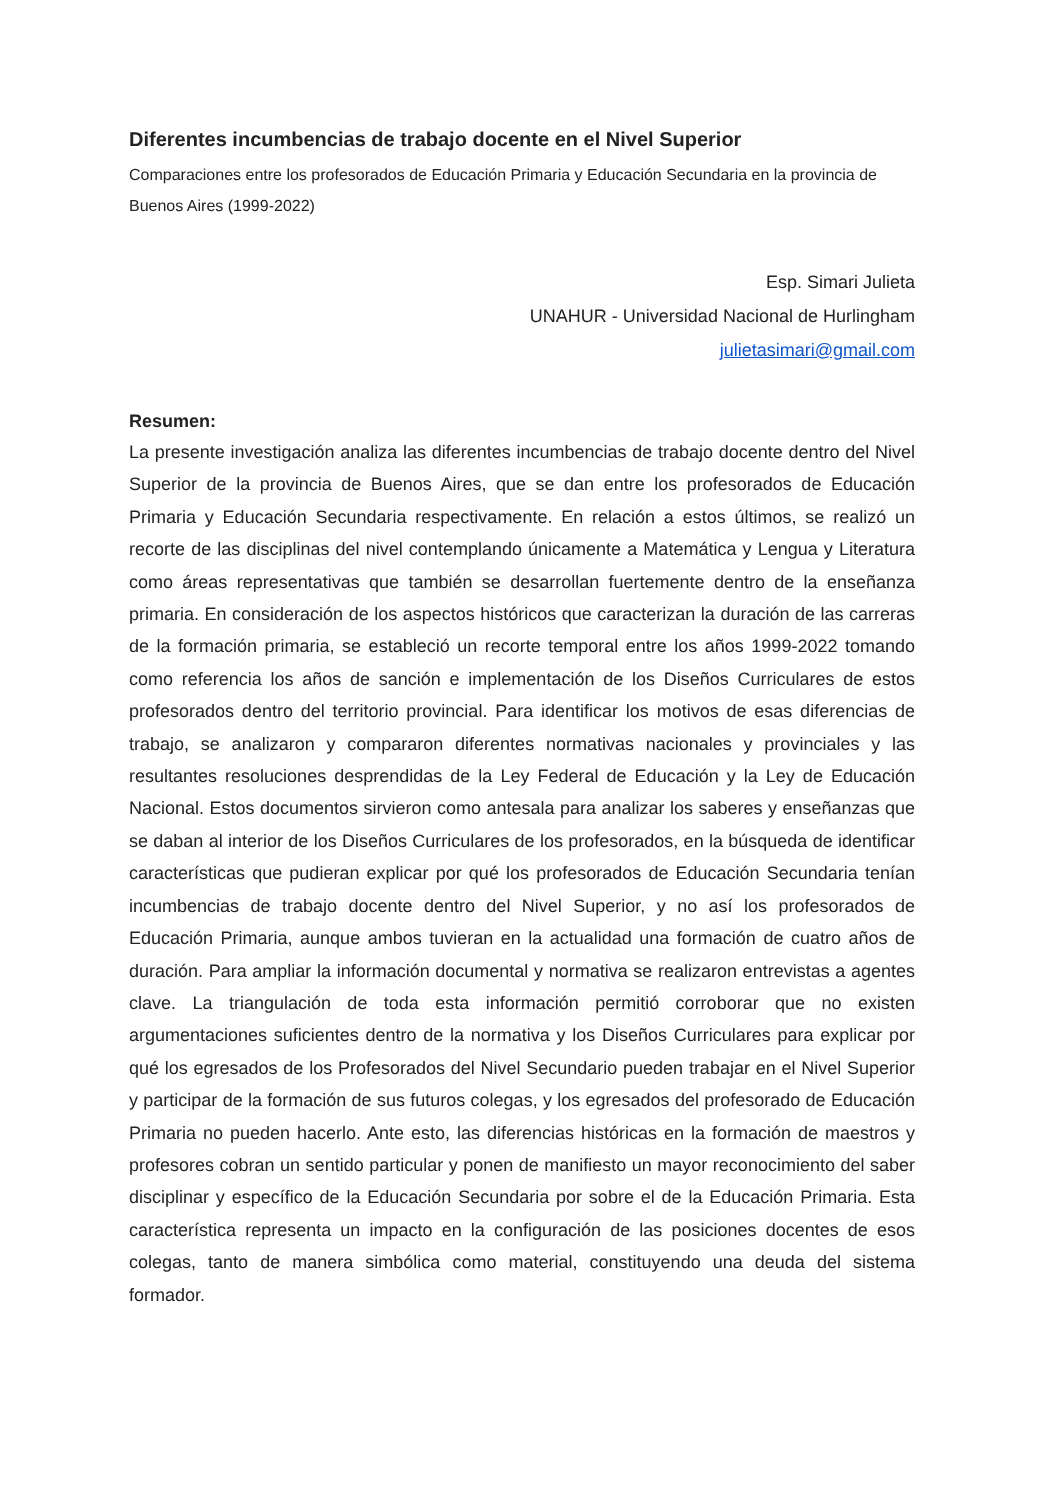Diferentes incumbencias de trabajo docente en el Nivel Superior
Comparaciones entre los profesorados de Educación Primaria y Educación Secundaria en la provincia de Buenos Aires (1999-2022)
Esp. Simari Julieta
UNAHUR - Universidad Nacional de Hurlingham
julietasimari@gmail.com
Resumen:
La presente investigación analiza las diferentes incumbencias de trabajo docente dentro del Nivel Superior de la provincia de Buenos Aires, que se dan entre los profesorados de Educación Primaria y Educación Secundaria respectivamente. En relación a estos últimos, se realizó un recorte de las disciplinas del nivel contemplando únicamente a Matemática y Lengua y Literatura como áreas representativas que también se desarrollan fuertemente dentro de la enseñanza primaria. En consideración de los aspectos históricos que caracterizan la duración de las carreras de la formación primaria, se estableció un recorte temporal entre los años 1999-2022 tomando como referencia los años de sanción e implementación de los Diseños Curriculares de estos profesorados dentro del territorio provincial. Para identificar los motivos de esas diferencias de trabajo, se analizaron y compararon diferentes normativas nacionales y provinciales y las resultantes resoluciones desprendidas de la Ley Federal de Educación y la Ley de Educación Nacional. Estos documentos sirvieron como antesala para analizar los saberes y enseñanzas que se daban al interior de los Diseños Curriculares de los profesorados, en la búsqueda de identificar características que pudieran explicar por qué los profesorados de Educación Secundaria tenían incumbencias de trabajo docente dentro del Nivel Superior, y no así los profesorados de Educación Primaria, aunque ambos tuvieran en la actualidad una formación de cuatro años de duración. Para ampliar la información documental y normativa se realizaron entrevistas a agentes clave. La triangulación de toda esta información permitió corroborar que no existen argumentaciones suficientes dentro de la normativa y los Diseños Curriculares para explicar por qué los egresados de los Profesorados del Nivel Secundario pueden trabajar en el Nivel Superior y participar de la formación de sus futuros colegas, y los egresados del profesorado de Educación Primaria no pueden hacerlo. Ante esto, las diferencias históricas en la formación de maestros y profesores cobran un sentido particular y ponen de manifiesto un mayor reconocimiento del saber disciplinar y específico de la Educación Secundaria por sobre el de la Educación Primaria. Esta característica representa un impacto en la configuración de las posiciones docentes de esos colegas, tanto de manera simbólica como material, constituyendo una deuda del sistema formador.